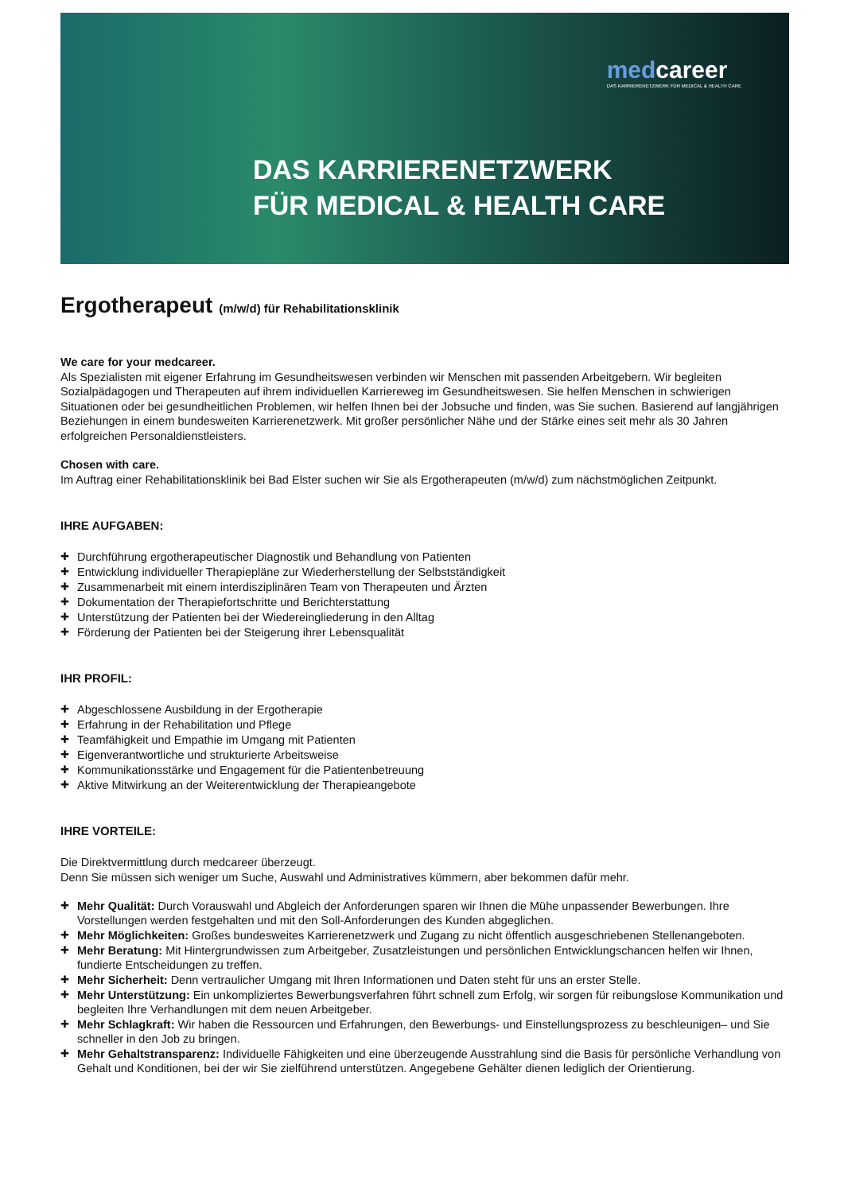medcareer
DAS KARRIERENETZWERK FÜR MEDICAL & HEALTH CARE
DAS KARRIERENETZWERK
FÜR MEDICAL & HEALTH CARE
Ergotherapeut (m/w/d) für Rehabilitationsklinik
We care for your medcareer.
Als Spezialisten mit eigener Erfahrung im Gesundheitswesen verbinden wir Menschen mit passenden Arbeitgebern. Wir begleiten Sozialpädagogen und Therapeuten auf ihrem individuellen Karriereweg im Gesundheitswesen. Sie helfen Menschen in schwierigen Situationen oder bei gesundheitlichen Problemen, wir helfen Ihnen bei der Jobsuche und finden, was Sie suchen. Basierend auf langjährigen Beziehungen in einem bundesweiten Karrierenetzwerk. Mit großer persönlicher Nähe und der Stärke eines seit mehr als 30 Jahren erfolgreichen Personaldienstleisters.
Chosen with care.
Im Auftrag einer Rehabilitationsklinik bei Bad Elster suchen wir Sie als Ergotherapeuten (m/w/d) zum nächstmöglichen Zeitpunkt.
IHRE AUFGABEN:
Durchführung ergotherapeutischer Diagnostik und Behandlung von Patienten
Entwicklung individueller Therapiepläne zur Wiederherstellung der Selbstständigkeit
Zusammenarbeit mit einem interdisziplinären Team von Therapeuten und Ärzten
Dokumentation der Therapiefortschritte und Berichterstattung
Unterstützung der Patienten bei der Wiedereingliederung in den Alltag
Förderung der Patienten bei der Steigerung ihrer Lebensqualität
IHR PROFIL:
Abgeschlossene Ausbildung in der Ergotherapie
Erfahrung in der Rehabilitation und Pflege
Teamfähigkeit und Empathie im Umgang mit Patienten
Eigenverantwortliche und strukturierte Arbeitsweise
Kommunikationsstärke und Engagement für die Patientenbetreuung
Aktive Mitwirkung an der Weiterentwicklung der Therapieangebote
IHRE VORTEILE:
Die Direktvermittlung durch medcareer überzeugt.
Denn Sie müssen sich weniger um Suche, Auswahl und Administratives kümmern, aber bekommen dafür mehr.
Mehr Qualität: Durch Vorauswahl und Abgleich der Anforderungen sparen wir Ihnen die Mühe unpassender Bewerbungen. Ihre Vorstellungen werden festgehalten und mit den Soll-Anforderungen des Kunden abgeglichen.
Mehr Möglichkeiten: Großes bundesweites Karrierenetzwerk und Zugang zu nicht öffentlich ausgeschriebenen Stellenangeboten.
Mehr Beratung: Mit Hintergrundwissen zum Arbeitgeber, Zusatzleistungen und persönlichen Entwicklungschancen helfen wir Ihnen, fundierte Entscheidungen zu treffen.
Mehr Sicherheit: Denn vertraulicher Umgang mit Ihren Informationen und Daten steht für uns an erster Stelle.
Mehr Unterstützung: Ein unkompliziertes Bewerbungsverfahren führt schnell zum Erfolg, wir sorgen für reibungslose Kommunikation und begleiten Ihre Verhandlungen mit dem neuen Arbeitgeber.
Mehr Schlagkraft: Wir haben die Ressourcen und Erfahrungen, den Bewerbungs- und Einstellungsprozess zu beschleunigen– und Sie schneller in den Job zu bringen.
Mehr Gehaltstransparenz: Individuelle Fähigkeiten und eine überzeugende Ausstrahlung sind die Basis für persönliche Verhandlung von Gehalt und Konditionen, bei der wir Sie zielführend unterstützen. Angegebene Gehälter dienen lediglich der Orientierung.